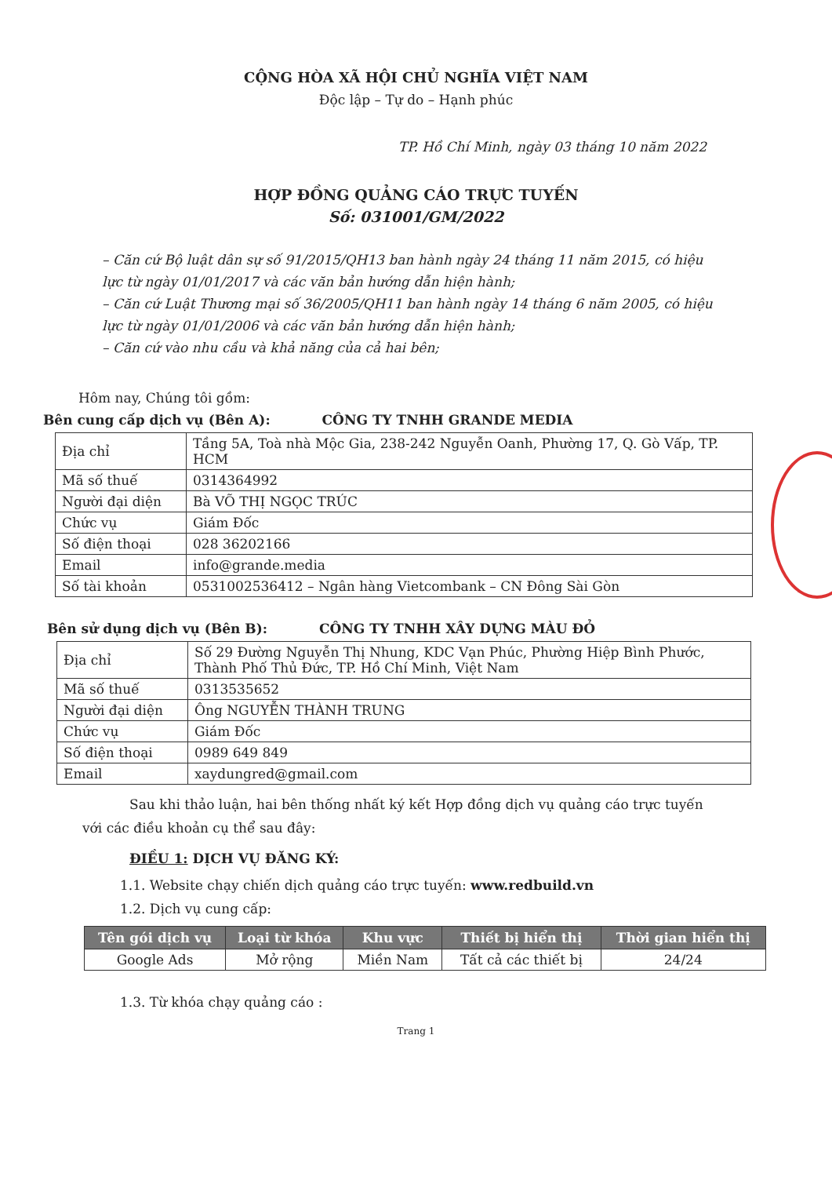CỘNG HÒA XÃ HỘI CHỦ NGHĨA VIỆT NAM
Độc lập – Tự do – Hạnh phúc
TP. Hồ Chí Minh, ngày 03 tháng 10 năm 2022
HỢP ĐỒNG QUẢNG CÁO TRỰC TUYẾN
Số: 031001/GM/2022
– Căn cứ Bộ luật dân sự số 91/2015/QH13 ban hành ngày 24 tháng 11 năm 2015, có hiệu lực từ ngày 01/01/2017 và các văn bản hướng dẫn hiện hành;
– Căn cứ Luật Thương mại số 36/2005/QH11 ban hành ngày 14 tháng 6 năm 2005, có hiệu lực từ ngày 01/01/2006 và các văn bản hướng dẫn hiện hành;
– Căn cứ vào nhu cầu và khả năng của cả hai bên;
Hôm nay, Chúng tôi gồm:
Bên cung cấp dịch vụ (Bên A): CÔNG TY TNHH GRANDE MEDIA
| Địa chỉ | Tầng 5A, Toà nhà Mộc Gia, 238-242 Nguyễn Oanh, Phường 17, Q. Gò Vấp, TP. HCM |
| Mã số thuế | 0314364992 |
| Người đại diện | Bà VÕ THỊ NGỌC TRÚC |
| Chức vụ | Giám Đốc |
| Số điện thoại | 028 36202166 |
| Email | info@grande.media |
| Số tài khoản | 0531002536412 – Ngân hàng Vietcombank – CN Đông Sài Gòn |
Bên sử dụng dịch vụ (Bên B): CÔNG TY TNHH XÂY DỰNG MÀU ĐỎ
| Địa chỉ | Số 29 Đường Nguyễn Thị Nhung, KDC Vạn Phúc, Phường Hiệp Bình Phước, Thành Phố Thủ Đức, TP. Hồ Chí Minh, Việt Nam |
| Mã số thuế | 0313535652 |
| Người đại diện | Ông NGUYỄN THÀNH TRUNG |
| Chức vụ | Giám Đốc |
| Số điện thoại | 0989 649 849 |
| Email | xaydungred@gmail.com |
Sau khi thảo luận, hai bên thống nhất ký kết Hợp đồng dịch vụ quảng cáo trực tuyến với các điều khoản cụ thể sau đây:
ĐIỀU 1: DỊCH VỤ ĐĂNG KÝ:
1.1. Website chạy chiến dịch quảng cáo trực tuyến: www.redbuild.vn
1.2. Dịch vụ cung cấp:
| Tên gói dịch vụ | Loại từ khóa | Khu vực | Thiết bị hiển thị | Thời gian hiển thị |
| --- | --- | --- | --- | --- |
| Google Ads | Mở rộng | Miền Nam | Tất cả các thiết bị | 24/24 |
1.3. Từ khóa chạy quảng cáo :
Trang 1